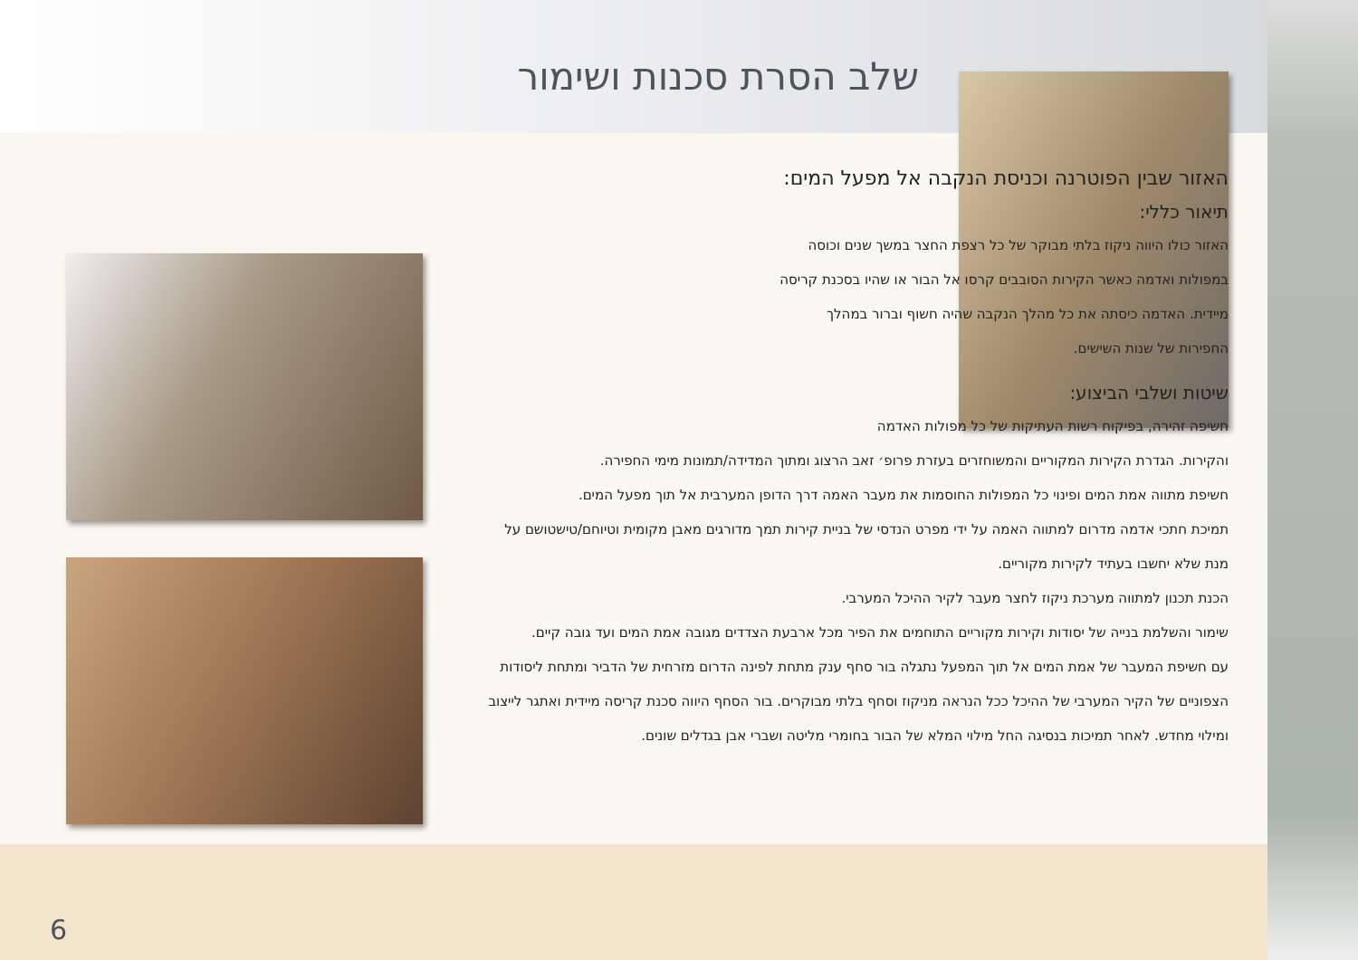שלב הסרת סכנות ושימור
האזור שבין הפוטרנה וכניסת הנקבה אל מפעל המים:
תיאור כללי:
האזור כולו היווה ניקוז בלתי מבוקר של כל רצפת החצר במשך שנים וכוסה במפולות ואדמה כאשר הקירות הסובבים קרסו אל הבור או שהיו בסכנת קריסה מיידית. האדמה כיסתה את כל מהלך הנקבה שהיה חשוף וברור במהלך החפירות של שנות השישים.
שיטות ושלבי הביצוע:
חשיפה זהירה, בפיקוח רשות העתיקות של כל מפולות האדמה
והקירות. הגדרת הקירות המקוריים והמשוחזרים בעזרת פרופ׳ זאב הרצוג ומתוך המדידה/תמונות מימי החפירה.
חשיפת מתווה אמת המים ופינוי כל המפולות החוסמות את מעבר האמה דרך הדופן המערבית אל תוך מפעל המים.
תמיכת חתכי אדמה מדרום למתווה האמה על ידי מפרט הנדסי של בניית קירות תמך מדורגים מאבן מקומית וטיוחם/טישטושם על מנת שלא יחשבו בעתיד לקירות מקוריים.
הכנת תכנון למתווה מערכת ניקוז לחצר מעבר לקיר ההיכל המערבי.
שימור והשלמת בנייה של יסודות וקירות מקוריים התוחמים את הפיר מכל ארבעת הצדדים מגובה אמת המים ועד גובה קיים.
עם חשיפת המעבר של אמת המים אל תוך המפעל נתגלה בור סחף ענק מתחת לפינה הדרום מזרחית של הדביר ומתחת ליסודות הצפוניים של הקיר המערבי של ההיכל ככל הנראה מניקוז וסחף בלתי מבוקרים. בור הסחף היווה סכנת קריסה מיידית ואתגר לייצוב ומילוי מחדש. לאחר תמיכות בנסיגה החל מילוי המלא של הבור בחומרי מליטה ושברי אבן בגדלים שונים.
6